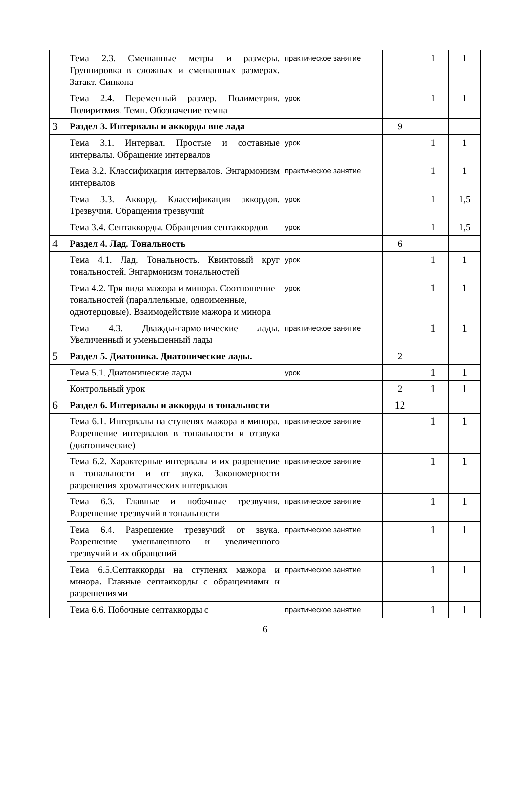| | Тема 2.3. Смешанные метры и размеры. Группировка в сложных и смешанных размерах. Затакт. Синкопа | практическое занятие | | 1 | 1 |
| | Тема 2.4. Переменный размер. Полиметрия. Полиритмия. Темп. Обозначение темпа | урок | | 1 | 1 |
| 3 | Раздел 3. Интервалы и аккорды вне лада | | 9 | | |
| | Тема 3.1. Интервал. Простые и составные интервалы. Обращение интервалов | урок | | 1 | 1 |
| | Тема 3.2. Классификация интервалов. Энгармонизм интервалов | практическое занятие | | 1 | 1 |
| | Тема 3.3. Аккорд. Классификация аккордов. Трезвучия. Обращения трезвучий | урок | | 1 | 1,5 |
| | Тема 3.4. Септаккорды. Обращения септаккордов | урок | | 1 | 1,5 |
| 4 | Раздел 4. Лад. Тональность | | 6 | | |
| | Тема 4.1. Лад. Тональность. Квинтовый круг тональностей. Энгармонизм тональностей | урок | | 1 | 1 |
| | Тема 4.2. Три вида мажора и минора. Соотношение тональностей (параллельные, одноименные, однотерцовые). Взаимодействие мажора и минора | урок | | 1 | 1 |
| | Тема 4.3. Дважды-гармонические лады. Увеличенный и уменьшенный лады | практическое занятие | | 1 | 1 |
| 5 | Раздел 5. Диатоника. Диатонические лады. | | 2 | | |
| | Тема 5.1. Диатонические лады | урок | | 1 | 1 |
| | Контрольный урок | | 2 | 1 | 1 |
| 6 | Раздел 6. Интервалы и аккорды в тональности | | 12 | | |
| | Тема 6.1. Интервалы на ступенях мажора и минора. Разрешение интервалов в тональности и отзвука (диатонические) | практическое занятие | | 1 | 1 |
| | Тема 6.2. Характерные интервалы и их разрешение в тональности и от звука. Закономерности разрешения хроматических интервалов | практическое занятие | | 1 | 1 |
| | Тема 6.3. Главные и побочные трезвучия. Разрешение трезвучий в тональности | практическое занятие | | 1 | 1 |
| | Тема 6.4. Разрешение трезвучий от звука. Разрешение уменьшенного и увеличенного трезвучий и их обращений | практическое занятие | | 1 | 1 |
| | Тема 6.5.Септаккорды на ступенях мажора и минора. Главные септаккорды с обращениями и разрешениями | практическое занятие | | 1 | 1 |
| | Тема 6.6. Побочные септаккорды с | практическое занятие | | 1 | 1 |
6